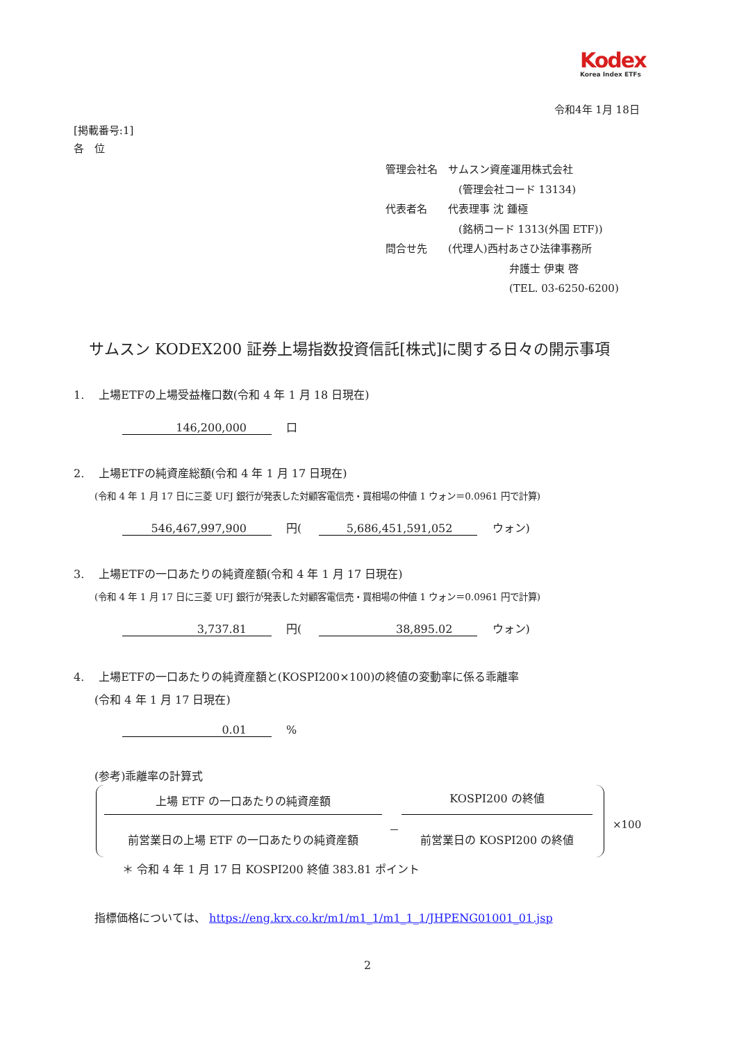Kodex
Korea Index ETFs
令和4年 1月 18日
[掲載番号:1]
各　位
管理会社名　サムスン資産運用株式会社
(管理会社コード 13134)
代表者名　　代表理事 沈 鍾極
(銘柄コード 1313(外国 ETF))
問合せ先　　(代理人)西村あさひ法律事務所
弁護士 伊東 啓
(TEL. 03-6250-6200)
サムスン KODEX200 証券上場指数投資信託[株式]に関する日々の開示事項
1.　 上場ETFの上場受益権口数(令和 4 年 1 月 18 日現在)
146,200,000 　口
2.　 上場ETFの純資産総額(令和 4 年 1 月 17 日現在)
(令和 4 年 1 月 17 日に三菱 UFJ 銀行が発表した対顧客電信売・買相場の仲値 1 ウォン＝0.0961 円で計算)
546,467,997,900 　円( 5,686,451,591,052 　ウォン)
3.　 上場ETFの一口あたりの純資産額(令和 4 年 1 月 17 日現在)
(令和 4 年 1 月 17 日に三菱 UFJ 銀行が発表した対顧客電信売・買相場の仲値 1 ウォン＝0.0961 円で計算)
3,737.81 　円( 38,895.02 　ウォン)
4.　 上場ETFの一口あたりの純資産額と(KOSPI200×100)の終値の変動率に係る乖離率
(令和 4 年 1 月 17 日現在)
0.01 　%
(参考)乖離率の計算式
上場 ETF の一口あたりの純資産額
－
KOSPI200 の終値
前営業日の上場 ETF の一口あたりの純資産額 前営業日の KOSPI200 の終値
×100
＊ 令和 4 年 1 月 17 日 KOSPI200 終値 383.81 ポイント
指標価格については、 https://eng.krx.co.kr/m1/m1_1/m1_1_1/JHPENG01001_01.jsp
2